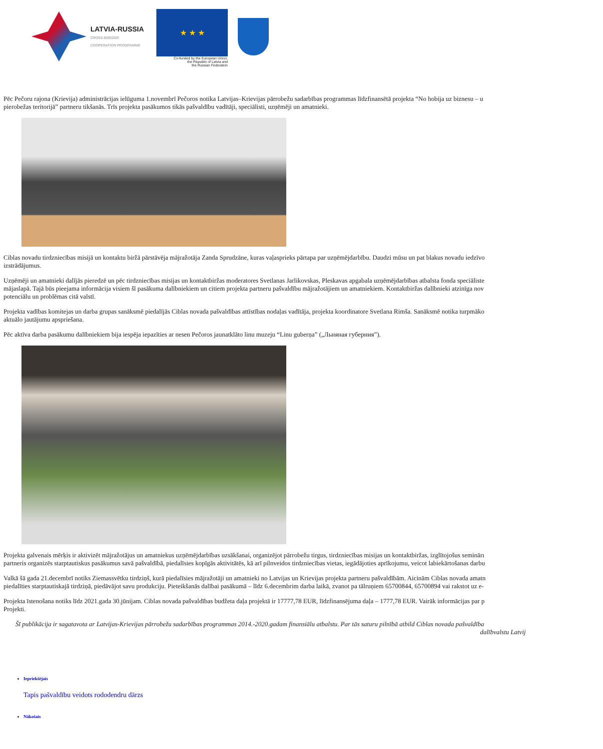LATVIA-RUSSIA
CROSS-BORDER
COOPERATION PROGRAMME
★ ★ ★
Co-funded by the European Union,
the Republic of Latvia and
the Russian Federation
Pēc Pečoru rajona (Krievija) administrācijas ielūguma 1.novembrī Pečoros notika Latvijas–Krievijas pārrobežu sadarbības programmas līdzfinansētā projekta “No hobija uz biznesu – u
pierobežas teritorijā” partneru tikšanās. Trīs projekta pasākumos tikās pašvaldību vadītāji, speciālisti, uzņēmēji un amatnieki.
Ciblas novadu tirdzniecības misijā un kontaktu biržā pārstāvēja mājražotāja Zanda Sprudzāne, kuras vaļasprieks pārtapa par uzņēmējdarbību. Daudzi mūsu un pat blakus novadu iedzīvo
izstrādājumus.
Uzņēmēji un amatnieki dalījās pieredzē un pēc tirdzniecības misijas un kontaktbiržas moderatores Svetlanas Jarlikovskas, Pleskavas apgabala uzņēmējdarbības atbalsta fonda speciāliste
mājaslapā. Tajā būs pieejama informācija visiem šī pasākuma dalībniekiem un citiem projekta partneru pašvaldību mājražotājiem un amatniekiem. Kontaktbiržas dalībnieki atzinīga nov
potenciālu un problēmas citā valstī.
Projekta vadības komitejas un darba grupas sanāksmē piedalījās Ciblas novada pašvaldības attīstības nodaļas vadītāja, projekta koordinatore Svetlana Rimša. Sanāksmē notika turpmāko
aktuālo jautājumu apspriešana.
Pēc aktīva darba pasākumu dalībniekiem bija iespēja iepazīties ar nesen Pečoros jaunatklāto linu muzeju “Linu guberņa” („Льняная губерния”).
Projekta galvenais mērķis ir aktivizēt mājražotājus un amatniekus uzņēmējdarbības uzsākšanai, organizējot pārrobežu tirgus, tirdzniecības misijas un kontaktbiržas, izglītojošus seminārı
partneris organizēs starptautiskus pasākumus savā pašvaldībā, piedalīsies kopīgās aktivitātēs, kā arī pilnveidos tirdzniecības vietas, iegādājoties aprīkojumu, veicot labiekārtošanas darbu
Valkā šā gada 21.decembrī notiks Ziemassvētku tirdziņš, kurā piedalīsies mājražotāji un amatnieki no Latvijas un Krievijas projekta partneru pašvaldībām. Aicinām Ciblas novada amatn
piedalīties starptautiskajā tirdziņā, piedāvājot savu produkciju. Pieteikšanās dalībai pasākumā – līdz 6.decembrim darba laikā, zvanot pa tālruņiem 65700844, 65700894 vai rakstot uz e-
Projekta īstenošana notiks līdz 2021.gada 30.jūnijam. Ciblas novada pašvaldības budžeta daļa projektā ir 17777,78 EUR, līdzfinansējuma daļa – 1777,78 EUR. Vairāk informācijas par p
Projekti.
Šī publikācija ir sagatavota ar Latvijas-Krievijas pārrobežu sadarbības programmas 2014.-2020.gadam finansiālu atbalstu. Par tās saturu pilnībā atbild Ciblas novada pašvaldība
dalībvalstu Latvij
Iepriekšējais
Tapis pašvaldību veidots rododendru dārzs
Nākošais